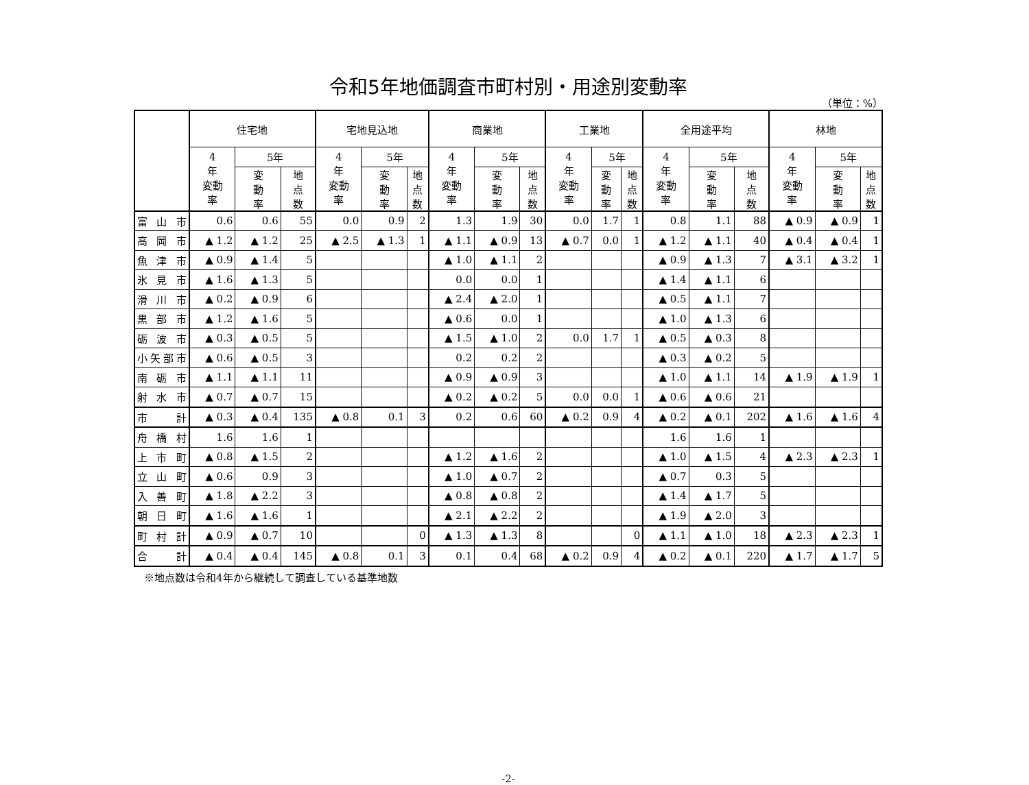令和5年地価調査市町村別・用途別変動率
（単位：%）
| | 住宅地 | | | 宅地見込地 | | | 商業地 | | | 工業地 | | | 全用途平均 | | | 林地 | | |
| --- | --- | --- | --- | --- | --- | --- | --- | --- | --- | --- | --- | --- | --- | --- | --- | --- | --- | --- |
| | 4 年 変動 率 | 5年 | | 4 年 変動 率 | 5年 | | 4 年 変動 率 | 5年 | | 4 年 変動 率 | 5年 | | 4 年 変動 率 | 5年 | | 4 年 変動 率 | 5年 | |
| | | 変 動 率 | 地 点 数 | | 変 動 率 | 地 点 数 | | 変 動 率 | 地 点 数 | | 変 動 率 | 地 点 数 | | 変 動 率 | 地 点 数 | | 変 動 率 | 地 点 数 |
| 富 山 市 | 0.6 | 0.6 | 55 | 0.0 | 0.9 | 2 | 1.3 | 1.9 | 30 | 0.0 | 1.7 | 1 | 0.8 | 1.1 | 88 | ▲ 0.9 | ▲ 0.9 | 1 |
| 高 岡 市 | ▲ 1.2 | ▲ 1.2 | 25 | ▲ 2.5 | ▲ 1.3 | 1 | ▲ 1.1 | ▲ 0.9 | 13 | ▲ 0.7 | 0.0 | 1 | ▲ 1.2 | ▲ 1.1 | 40 | ▲ 0.4 | ▲ 0.4 | 1 |
| 魚 津 市 | ▲ 0.9 | ▲ 1.4 | 5 | | | | ▲ 1.0 | ▲ 1.1 | 2 | | | | ▲ 0.9 | ▲ 1.3 | 7 | ▲ 3.1 | ▲ 3.2 | 1 |
| 氷 見 市 | ▲ 1.6 | ▲ 1.3 | 5 | | | | 0.0 | 0.0 | 1 | | | | ▲ 1.4 | ▲ 1.1 | 6 | | | |
| 滑 川 市 | ▲ 0.2 | ▲ 0.9 | 6 | | | | ▲ 2.4 | ▲ 2.0 | 1 | | | | ▲ 0.5 | ▲ 1.1 | 7 | | | |
| 黒 部 市 | ▲ 1.2 | ▲ 1.6 | 5 | | | | ▲ 0.6 | 0.0 | 1 | | | | ▲ 1.0 | ▲ 1.3 | 6 | | | |
| 砺 波 市 | ▲ 0.3 | ▲ 0.5 | 5 | | | | ▲ 1.5 | ▲ 1.0 | 2 | 0.0 | 1.7 | 1 | ▲ 0.5 | ▲ 0.3 | 8 | | | |
| 小矢部市 | ▲ 0.6 | ▲ 0.5 | 3 | | | | 0.2 | 0.2 | 2 | | | | ▲ 0.3 | ▲ 0.2 | 5 | | | |
| 南 砺 市 | ▲ 1.1 | ▲ 1.1 | 11 | | | | ▲ 0.9 | ▲ 0.9 | 3 | | | | ▲ 1.0 | ▲ 1.1 | 14 | ▲ 1.9 | ▲ 1.9 | 1 |
| 射 水 市 | ▲ 0.7 | ▲ 0.7 | 15 | | | | ▲ 0.2 | ▲ 0.2 | 5 | 0.0 | 0.0 | 1 | ▲ 0.6 | ▲ 0.6 | 21 | | | |
| 市 計 | ▲ 0.3 | ▲ 0.4 | 135 | ▲ 0.8 | 0.1 | 3 | 0.2 | 0.6 | 60 | ▲ 0.2 | 0.9 | 4 | ▲ 0.2 | ▲ 0.1 | 202 | ▲ 1.6 | ▲ 1.6 | 4 |
| 舟 橋 村 | 1.6 | 1.6 | 1 | | | | | | | | | | 1.6 | 1.6 | 1 | | | |
| 上 市 町 | ▲ 0.8 | ▲ 1.5 | 2 | | | | ▲ 1.2 | ▲ 1.6 | 2 | | | | ▲ 1.0 | ▲ 1.5 | 4 | ▲ 2.3 | ▲ 2.3 | 1 |
| 立 山 町 | ▲ 0.6 | 0.9 | 3 | | | | ▲ 1.0 | ▲ 0.7 | 2 | | | | ▲ 0.7 | 0.3 | 5 | | | |
| 入 善 町 | ▲ 1.8 | ▲ 2.2 | 3 | | | | ▲ 0.8 | ▲ 0.8 | 2 | | | | ▲ 1.4 | ▲ 1.7 | 5 | | | |
| 朝 日 町 | ▲ 1.6 | ▲ 1.6 | 1 | | | | ▲ 2.1 | ▲ 2.2 | 2 | | | | ▲ 1.9 | ▲ 2.0 | 3 | | | |
| 町 村 計 | ▲ 0.9 | ▲ 0.7 | 10 | | | 0 | ▲ 1.3 | ▲ 1.3 | 8 | | | 0 | ▲ 1.1 | ▲ 1.0 | 18 | ▲ 2.3 | ▲ 2.3 | 1 |
| 合 計 | ▲ 0.4 | ▲ 0.4 | 145 | ▲ 0.8 | 0.1 | 3 | 0.1 | 0.4 | 68 | ▲ 0.2 | 0.9 | 4 | ▲ 0.2 | ▲ 0.1 | 220 | ▲ 1.7 | ▲ 1.7 | 5 |
※地点数は令和4年から継続して調査している基準地数
-2-